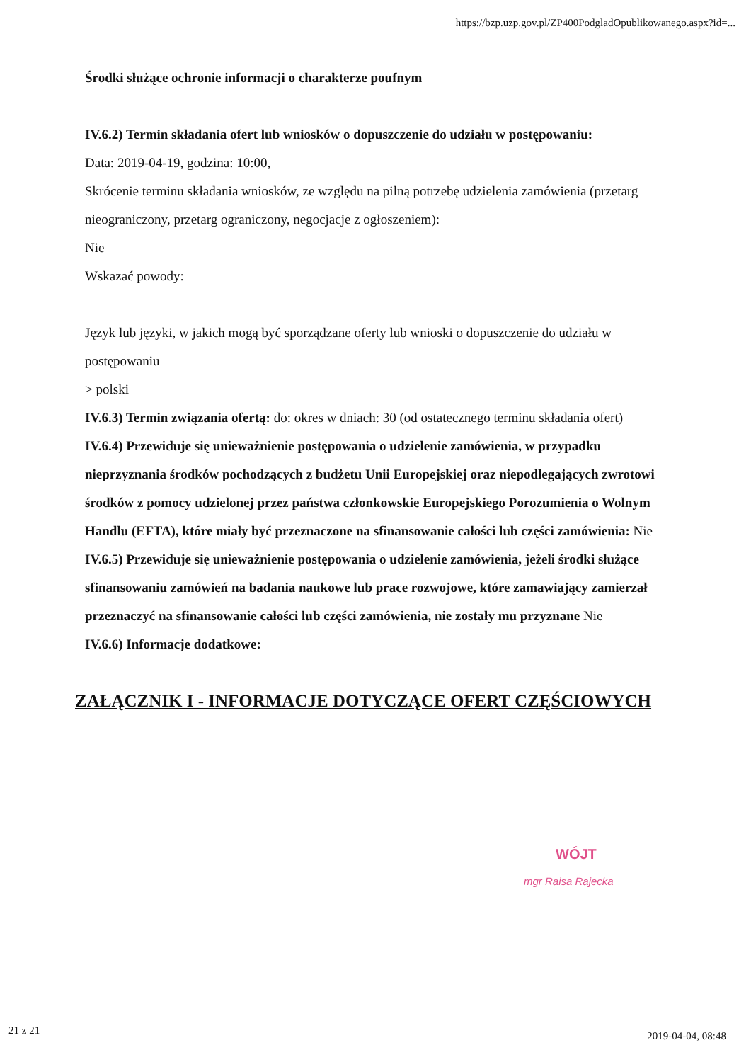https://bzp.uzp.gov.pl/ZP400PodgladOpublikowanego.aspx?id=...
Środki służące ochronie informacji o charakterze poufnym
IV.6.2) Termin składania ofert lub wniosków o dopuszczenie do udziału w postępowaniu:
Data: 2019-04-19, godzina: 10:00,
Skrócenie terminu składania wniosków, ze względu na pilną potrzebę udzielenia zamówienia (przetarg nieograniczony, przetarg ograniczony, negocjacje z ogłoszeniem):
Nie
Wskazać powody:
Język lub języki, w jakich mogą być sporządzane oferty lub wnioski o dopuszczenie do udziału w postępowaniu
> polski
IV.6.3) Termin związania ofertą: do: okres w dniach: 30 (od ostatecznego terminu składania ofert)
IV.6.4) Przewiduje się unieważnienie postępowania o udzielenie zamówienia, w przypadku nieprzyznania środków pochodzących z budżetu Unii Europejskiej oraz niepodlegających zwrotowi środków z pomocy udzielonej przez państwa członkowskie Europejskiego Porozumienia o Wolnym Handlu (EFTA), które miały być przeznaczone na sfinansowanie całości lub części zamówienia: Nie
IV.6.5) Przewiduje się unieważnienie postępowania o udzielenie zamówienia, jeżeli środki służące sfinansowaniu zamówień na badania naukowe lub prace rozwojowe, które zamawiający zamierzał przeznaczyć na sfinansowanie całości lub części zamówienia, nie zostały mu przyznane Nie
IV.6.6) Informacje dodatkowe:
ZAŁĄCZNIK I - INFORMACJE DOTYCZĄCE OFERT CZĘŚCIOWYCH
WÓJT
mgr Raisa Rajecka
21 z 21 2019-04-04, 08:48